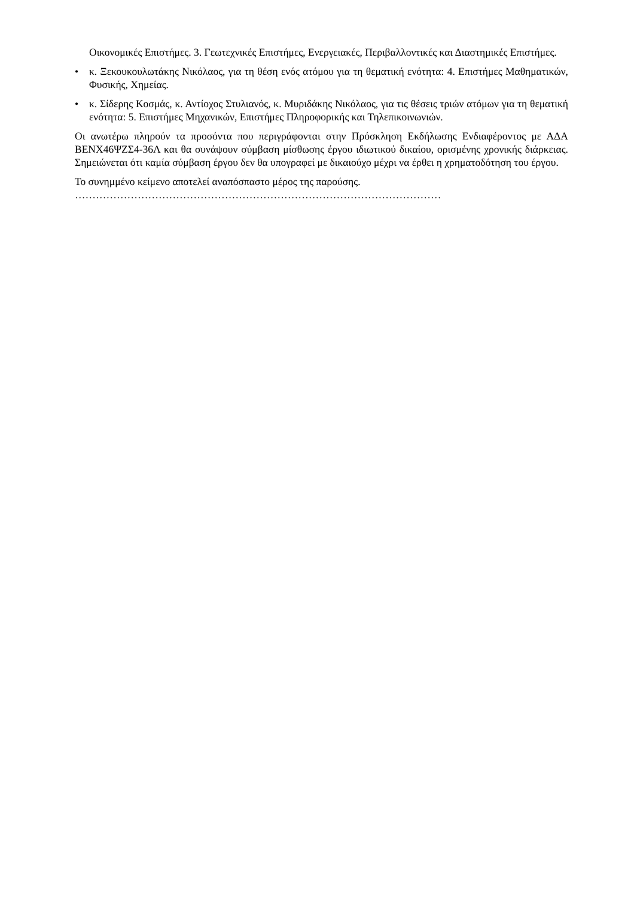Οικονομικές Επιστήμες. 3. Γεωτεχνικές Επιστήμες, Ενεργειακές, Περιβαλλοντικές και Διαστημικές Επιστήμες.
• κ. Ξεκουκουλωτάκης Νικόλαος, για τη θέση ενός ατόμου για τη θεματική ενότητα: 4. Επιστήμες Μαθηματικών, Φυσικής, Χημείας.
• κ. Σίδερης Κοσμάς, κ. Αντίοχος Στυλιανός, κ. Μυριδάκης Νικόλαος, για τις θέσεις τριών ατόμων για τη θεματική ενότητα: 5. Επιστήμες Μηχανικών, Επιστήμες Πληροφορικής και Τηλεπικοινωνιών.
Οι ανωτέρω πληρούν τα προσόντα που περιγράφονται στην Πρόσκληση Εκδήλωσης Ενδιαφέροντος με ΑΔΑ ΒΕΝΧ46ΨΖΣ4-36Λ και θα συνάψουν σύμβαση μίσθωσης έργου ιδιωτικού δικαίου, ορισμένης χρονικής διάρκειας. Σημειώνεται ότι καμία σύμβαση έργου δεν θα υπογραφεί με δικαιούχο μέχρι να έρθει η χρηματοδότηση του έργου.
Το συνημμένο κείμενο αποτελεί αναπόσπαστο μέρος της παρούσης.
……………………………………………………………………………………………